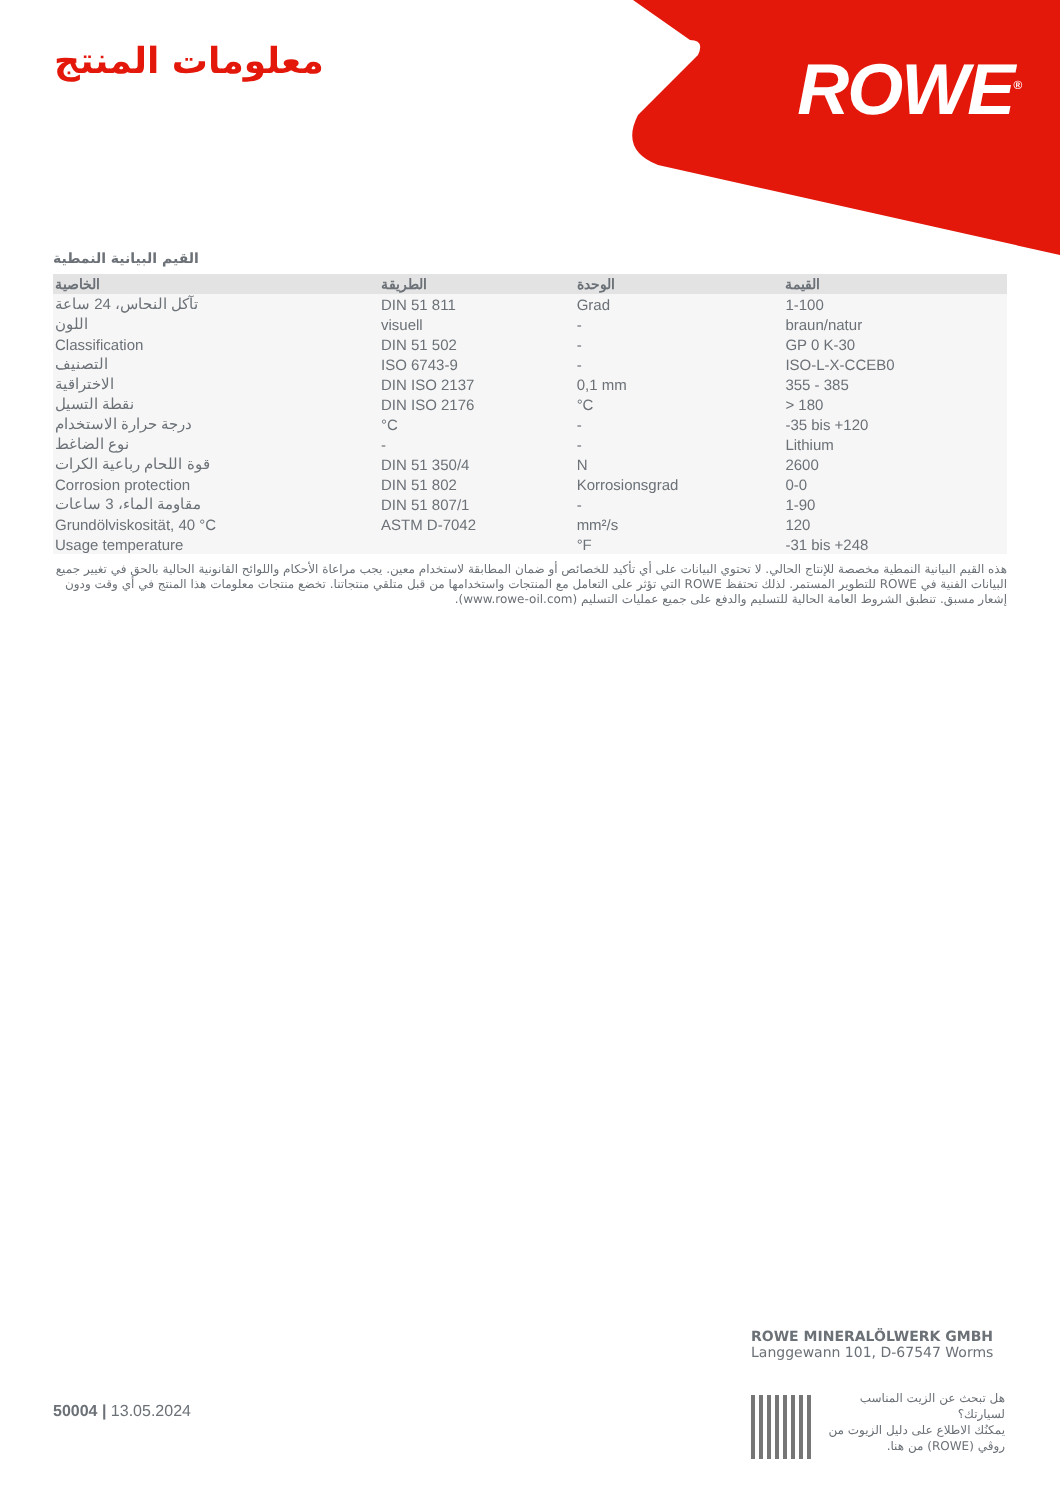ROWE<sup>®</sup> معلومات المنتج
القيم البيانية النمطية
| الخاصية | الطريقة | الوحدة | القيمة |
| --- | --- | --- | --- |
| تآكل النحاس، 24 ساعة | DIN 51 811 | Grad | 1-100 |
| اللون | visuell | - | braun/natur |
| Classification | DIN 51 502 | - | GP 0 K-30 |
| التصنيف | ISO 6743-9 | - | ISO-L-X-CCEB0 |
| الاختراقية | DIN ISO 2137 | 0,1 mm | 355 - 385 |
| نقطة التسيل | DIN ISO 2176 | °C | > 180 |
| درجة حرارة الاستخدام | °C | - | -35 bis +120 |
| نوع الضاغط | - | - | Lithium |
| قوة اللحام رباعية الكرات | DIN 51 350/4 | N | 2600 |
| Corrosion protection | DIN 51 802 | Korrosionsgrad | 0-0 |
| مقاومة الماء، 3 ساعات | DIN 51 807/1 | - | 1-90 |
| Grundölviskosität, 40 °C | ASTM D-7042 | mm²/s | 120 |
| Usage temperature | | °F | -31 bis +248 |
هذه القيم البيانية النمطية مخصصة للإنتاج الحالي. لا تحتوي البيانات على أي تأكيد للخصائص أو ضمان المطابقة لاستخدام معين. يجب مراعاة الأحكام واللوائح القانونية الحالية بالحق في تغيير جميع البيانات الفنية في ROWE للتطوير المستمر. لذلك تحتفظ ROWE التي تؤثر على التعامل مع المنتجات واستخدامها من قبل متلقي منتجاتنا. تخضع منتجات معلومات هذا المنتج في أي وقت ودون إشعار مسبق. تنطبق الشروط العامة الحالية للتسليم والدفع على جميع عمليات التسليم (www.rowe-oil.com).
ROWE MINERALÖLWERK GMBH
Langgewann 101, D-67547 Worms
هل تبحث عن الزيت المناسب لسيارتك؟
يمكنُك الاطلاع على دليل الزيوت من روڤي (ROWE) من هنا.
50004 | 13.05.2024